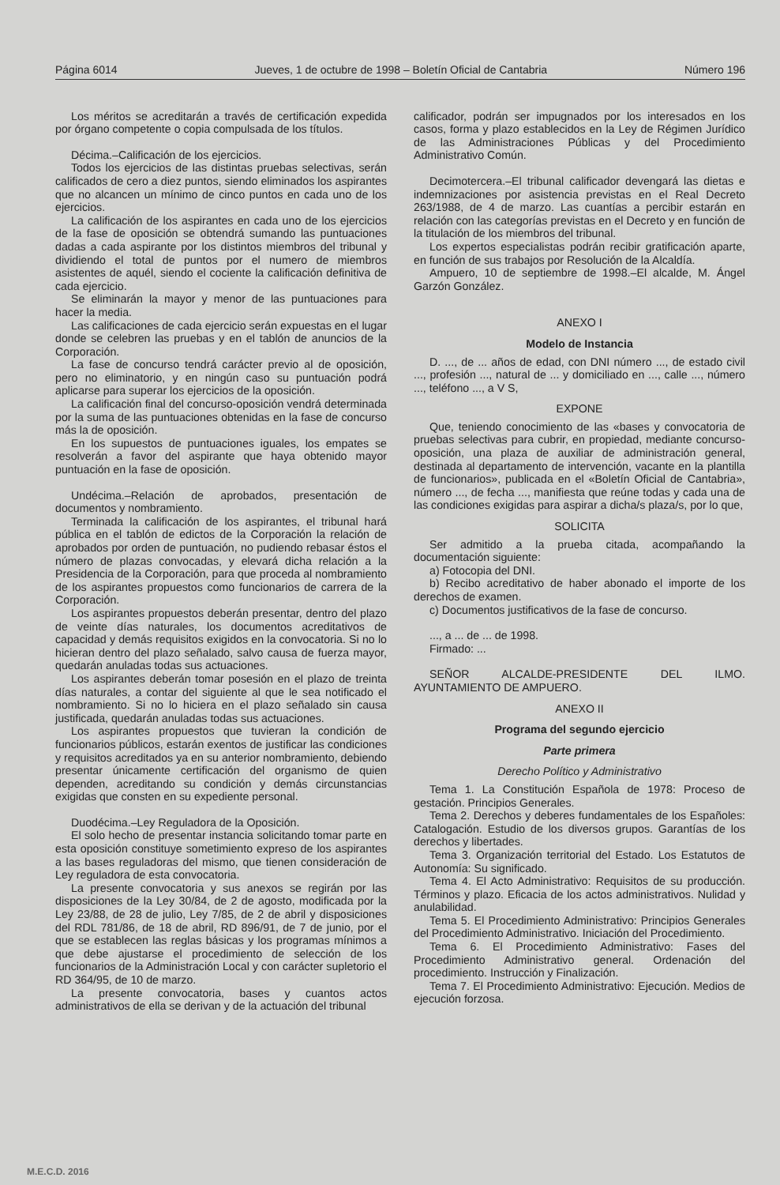Página 6014 Jueves, 1 de octubre de 1998 – Boletín Oficial de Cantabria Número 196
Los méritos se acreditarán a través de certificación expedida por órgano competente o copia compulsada de los títulos.
Décima.–Calificación de los ejercicios.
Todos los ejercicios de las distintas pruebas selectivas, serán calificados de cero a diez puntos, siendo eliminados los aspirantes que no alcancen un mínimo de cinco puntos en cada uno de los ejercicios.
La calificación de los aspirantes en cada uno de los ejercicios de la fase de oposición se obtendrá sumando las puntuaciones dadas a cada aspirante por los distintos miembros del tribunal y dividiendo el total de puntos por el numero de miembros asistentes de aquél, siendo el cociente la calificación definitiva de cada ejercicio.
Se eliminarán la mayor y menor de las puntuaciones para hacer la media.
Las calificaciones de cada ejercicio serán expuestas en el lugar donde se celebren las pruebas y en el tablón de anuncios de la Corporación.
La fase de concurso tendrá carácter previo al de oposición, pero no eliminatorio, y en ningún caso su puntuación podrá aplicarse para superar los ejercicios de la oposición.
La calificación final del concurso-oposición vendrá determinada por la suma de las puntuaciones obtenidas en la fase de concurso más la de oposición.
En los supuestos de puntuaciones iguales, los empates se resolverán a favor del aspirante que haya obtenido mayor puntuación en la fase de oposición.
Undécima.–Relación de aprobados, presentación de documentos y nombramiento.
Terminada la calificación de los aspirantes, el tribunal hará pública en el tablón de edictos de la Corporación la relación de aprobados por orden de puntuación, no pudiendo rebasar éstos el número de plazas convocadas, y elevará dicha relación a la Presidencia de la Corporación, para que proceda al nombramiento de los aspirantes propuestos como funcionarios de carrera de la Corporación.
Los aspirantes propuestos deberán presentar, dentro del plazo de veinte días naturales, los documentos acreditativos de capacidad y demás requisitos exigidos en la convocatoria. Si no lo hicieran dentro del plazo señalado, salvo causa de fuerza mayor, quedarán anuladas todas sus actuaciones.
Los aspirantes deberán tomar posesión en el plazo de treinta días naturales, a contar del siguiente al que le sea notificado el nombramiento. Si no lo hiciera en el plazo señalado sin causa justificada, quedarán anuladas todas sus actuaciones.
Los aspirantes propuestos que tuvieran la condición de funcionarios públicos, estarán exentos de justificar las condiciones y requisitos acreditados ya en su anterior nombramiento, debiendo presentar únicamente certificación del organismo de quien dependen, acreditando su condición y demás circunstancias exigidas que consten en su expediente personal.
Duodécima.–Ley Reguladora de la Oposición.
El solo hecho de presentar instancia solicitando tomar parte en esta oposición constituye sometimiento expreso de los aspirantes a las bases reguladoras del mismo, que tienen consideración de Ley reguladora de esta convocatoria.
La presente convocatoria y sus anexos se regirán por las disposiciones de la Ley 30/84, de 2 de agosto, modificada por la Ley 23/88, de 28 de julio, Ley 7/85, de 2 de abril y disposiciones del RDL 781/86, de 18 de abril, RD 896/91, de 7 de junio, por el que se establecen las reglas básicas y los programas mínimos a que debe ajustarse el procedimiento de selección de los funcionarios de la Administración Local y con carácter supletorio el RD 364/95, de 10 de marzo.
La presente convocatoria, bases y cuantos actos administrativos de ella se derivan y de la actuación del tribunal
calificador, podrán ser impugnados por los interesados en los casos, forma y plazo establecidos en la Ley de Régimen Jurídico de las Administraciones Públicas y del Procedimiento Administrativo Común.
Decimotercera.–El tribunal calificador devengará las dietas e indemnizaciones por asistencia previstas en el Real Decreto 263/1988, de 4 de marzo. Las cuantías a percibir estarán en relación con las categorías previstas en el Decreto y en función de la titulación de los miembros del tribunal.
Los expertos especialistas podrán recibir gratificación aparte, en función de sus trabajos por Resolución de la Alcaldía.
Ampuero, 10 de septiembre de 1998.–El alcalde, M. Ángel Garzón González.
ANEXO I
Modelo de Instancia
D. ..., de ... años de edad, con DNI número ..., de estado civil ..., profesión ..., natural de ... y domiciliado en ..., calle ..., número ..., teléfono ..., a V S,
EXPONE
Que, teniendo conocimiento de las «bases y convocatoria de pruebas selectivas para cubrir, en propiedad, mediante concurso-oposición, una plaza de auxiliar de administración general, destinada al departamento de intervención, vacante en la plantilla de funcionarios», publicada en el «Boletín Oficial de Cantabria», número ..., de fecha ..., manifiesta que reúne todas y cada una de las condiciones exigidas para aspirar a dicha/s plaza/s, por lo que,
SOLICITA
Ser admitido a la prueba citada, acompañando la documentación siguiente:
a) Fotocopia del DNI.
b) Recibo acreditativo de haber abonado el importe de los derechos de examen.
c) Documentos justificativos de la fase de concurso.
..., a ... de ... de 1998.
Firmado: ...
SEÑOR ALCALDE-PRESIDENTE DEL ILMO. AYUNTAMIENTO DE AMPUERO.
ANEXO II
Programa del segundo ejercicio
Parte primera
Derecho Político y Administrativo
Tema 1. La Constitución Española de 1978: Proceso de gestación. Principios Generales.
Tema 2. Derechos y deberes fundamentales de los Españoles: Catalogación. Estudio de los diversos grupos. Garantías de los derechos y libertades.
Tema 3. Organización territorial del Estado. Los Estatutos de Autonomía: Su significado.
Tema 4. El Acto Administrativo: Requisitos de su producción. Términos y plazo. Eficacia de los actos administrativos. Nulidad y anulabilidad.
Tema 5. El Procedimiento Administrativo: Principios Generales del Procedimiento Administrativo. Iniciación del Procedimiento.
Tema 6. El Procedimiento Administrativo: Fases del Procedimiento Administrativo general. Ordenación del procedimiento. Instrucción y Finalización.
Tema 7. El Procedimiento Administrativo: Ejecución. Medios de ejecución forzosa.
M.E.C.D. 2016